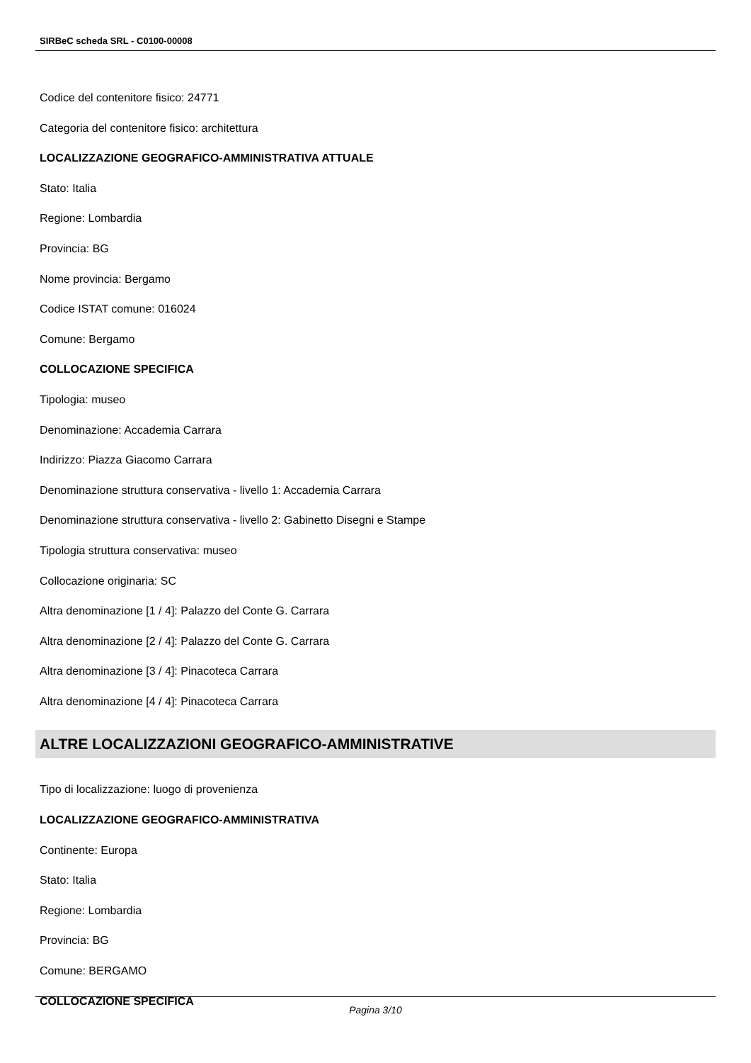SIRBeC scheda SRL - C0100-00008
Codice del contenitore fisico: 24771
Categoria del contenitore fisico: architettura
LOCALIZZAZIONE GEOGRAFICO-AMMINISTRATIVA ATTUALE
Stato: Italia
Regione: Lombardia
Provincia: BG
Nome provincia: Bergamo
Codice ISTAT comune: 016024
Comune: Bergamo
COLLOCAZIONE SPECIFICA
Tipologia: museo
Denominazione: Accademia Carrara
Indirizzo: Piazza Giacomo Carrara
Denominazione struttura conservativa - livello 1: Accademia Carrara
Denominazione struttura conservativa - livello 2: Gabinetto Disegni e Stampe
Tipologia struttura conservativa: museo
Collocazione originaria: SC
Altra denominazione [1 / 4]: Palazzo del Conte G. Carrara
Altra denominazione [2 / 4]: Palazzo del Conte G. Carrara
Altra denominazione [3 / 4]: Pinacoteca Carrara
Altra denominazione [4 / 4]: Pinacoteca Carrara
ALTRE LOCALIZZAZIONI GEOGRAFICO-AMMINISTRATIVE
Tipo di localizzazione: luogo di provenienza
LOCALIZZAZIONE GEOGRAFICO-AMMINISTRATIVA
Continente: Europa
Stato: Italia
Regione: Lombardia
Provincia: BG
Comune: BERGAMO
COLLOCAZIONE SPECIFICA
Pagina 3/10